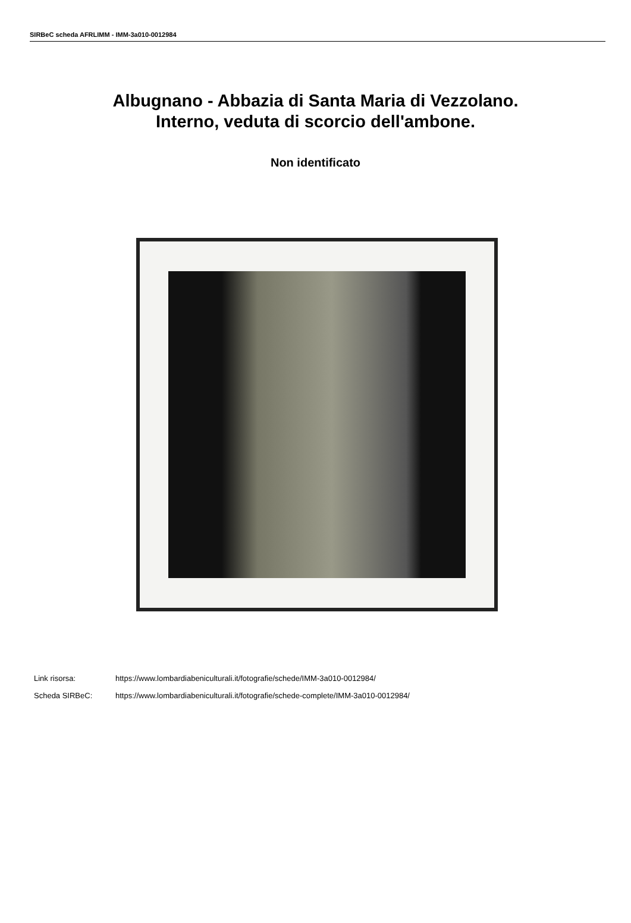SIRBeC scheda AFRLIMM - IMM-3a010-0012984
Albugnano - Abbazia di Santa Maria di Vezzolano.
Interno, veduta di scorcio dell'ambone.
Non identificato
Link risorsa: https://www.lombardiabeniculturali.it/fotografie/schede/IMM-3a010-0012984/
Scheda SIRBeC: https://www.lombardiabeniculturali.it/fotografie/schede-complete/IMM-3a010-0012984/